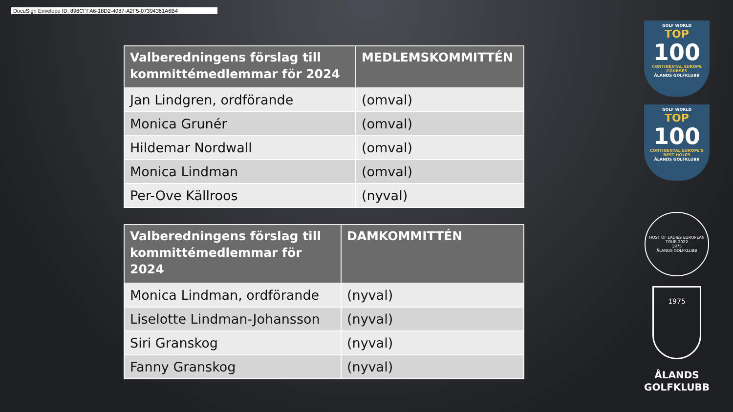DocuSign Envelope ID: 896CFFA6-18D2-4087-A2F5-07394361A6B4
| Valberedningens förslag till kommittémedlemmar för 2024 | MEDLEMSKOMMITTÉN |
| --- | --- |
| Jan Lindgren, ordförande | (omval) |
| Monica Grunér | (omval) |
| Hildemar Nordwall | (omval) |
| Monica Lindman | (omval) |
| Per-Ove Källroos | (nyval) |
| Valberedningens förslag till kommittémedlemmar för 2024 | DAMKOMMITTÉN |
| --- | --- |
| Monica Lindman, ordförande | (nyval) |
| Liselotte Lindman-Johansson | (nyval) |
| Siri Granskog | (nyval) |
| Fanny Granskog | (nyval) |
GOLF WORLD
TOP
100
CONTINENTAL EUROPE COURSES
ÅLANDS GOLFKLUBB
GOLF WORLD
TOP
100
CONTINENTAL EUROPE'S BEST HOLES
ÅLANDS GOLFKLUBB
HOST OF LADIES EUROPEAN TOUR 2022
1975
ÅLANDS GOLFKLUBB
1975
ÅLANDS
GOLFKLUBB